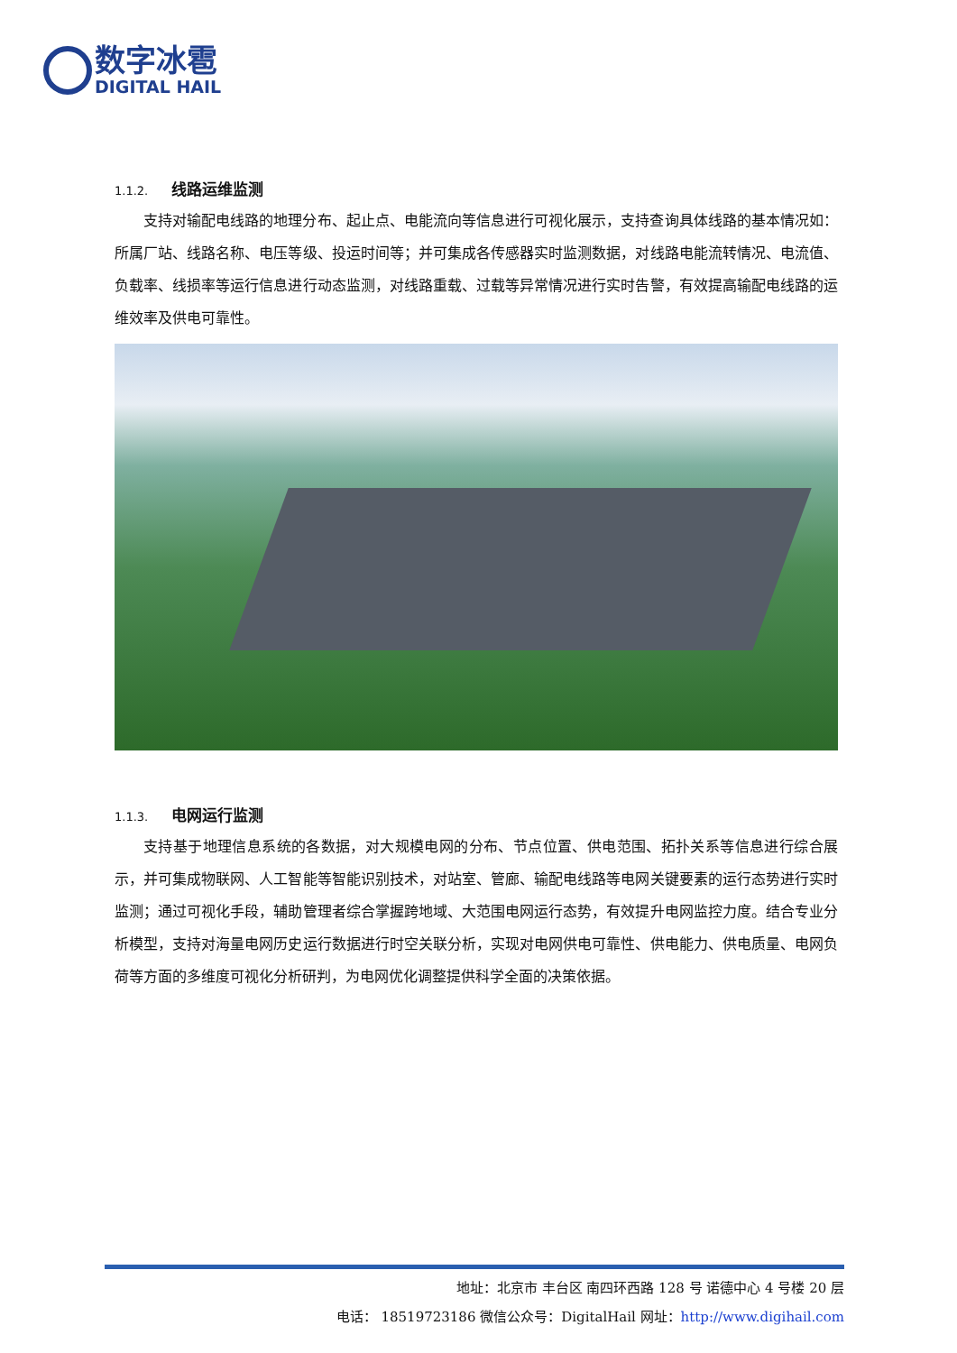数字冰雹
DIGITAL HAIL
1.1.2. 线路运维监测
支持对输配电线路的地理分布、起止点、电能流向等信息进行可视化展示，支持查询具体线路的基本情况如：所属厂站、线路名称、电压等级、投运时间等；并可集成各传感器实时监测数据，对线路电能流转情况、电流值、负载率、线损率等运行信息进行动态监测，对线路重载、过载等异常情况进行实时告警，有效提高输配电线路的运维效率及供电可靠性。
1.1.3. 电网运行监测
支持基于地理信息系统的各数据，对大规模电网的分布、节点位置、供电范围、拓扑关系等信息进行综合展示，并可集成物联网、人工智能等智能识别技术，对站室、管廊、输配电线路等电网关键要素的运行态势进行实时监测；通过可视化手段，辅助管理者综合掌握跨地域、大范围电网运行态势，有效提升电网监控力度。结合专业分析模型，支持对海量电网历史运行数据进行时空关联分析，实现对电网供电可靠性、供电能力、供电质量、电网负荷等方面的多维度可视化分析研判，为电网优化调整提供科学全面的决策依据。
地址：北京市 丰台区 南四环西路 128 号 诺德中心 4 号楼 20 层
电话： 18519723186 微信公众号：DigitalHail 网址：http://www.digihail.com